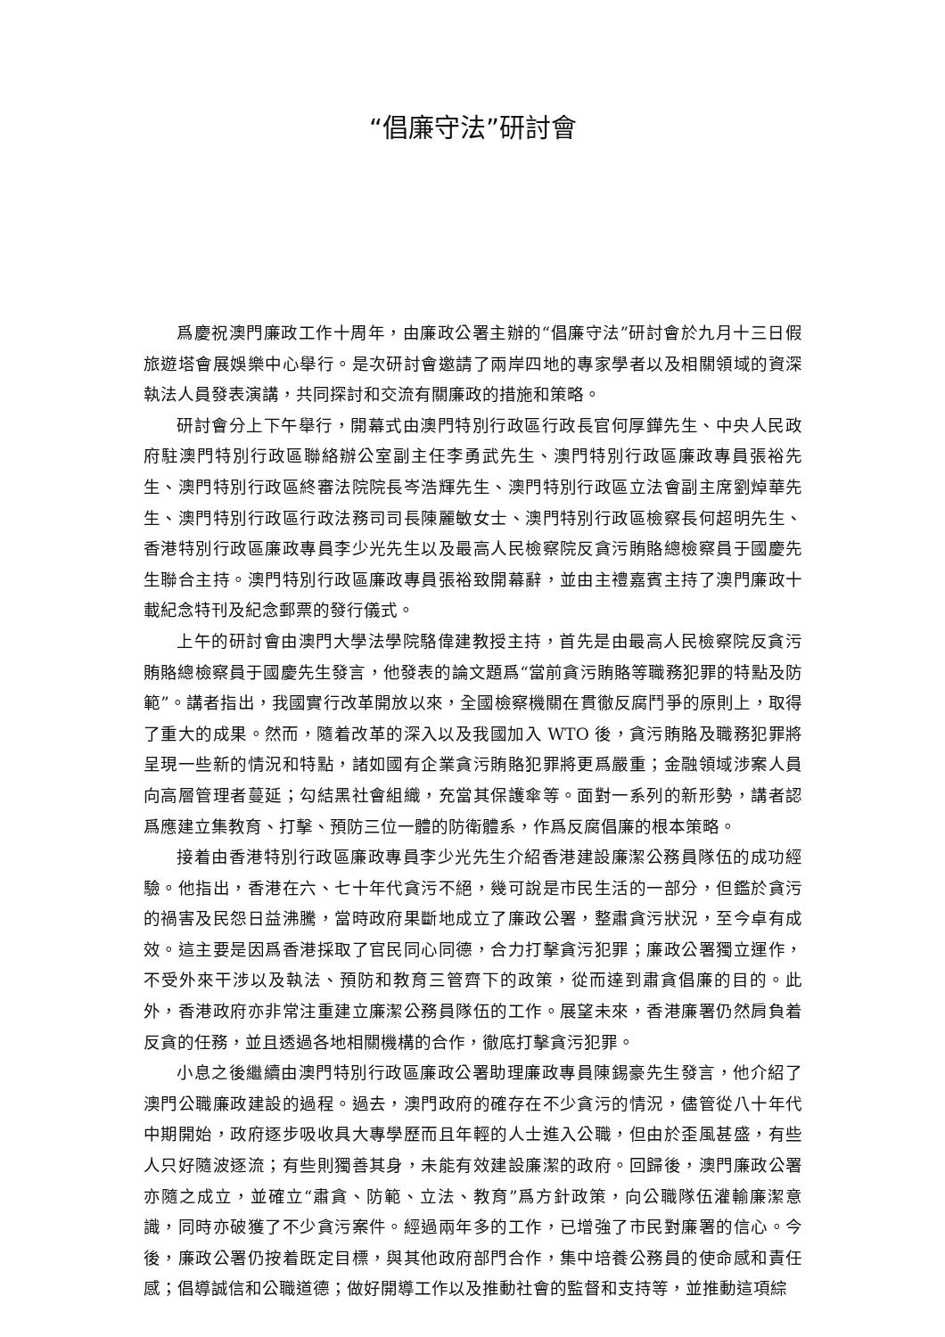“倡廉守法”研討會
爲慶祝澳門廉政工作十周年，由廉政公署主辦的“倡廉守法”研討會於九月十三日假旅遊塔會展娛樂中心舉行。是次研討會邀請了兩岸四地的專家學者以及相關領域的資深執法人員發表演講，共同探討和交流有關廉政的措施和策略。
研討會分上下午舉行，開幕式由澳門特別行政區行政長官何厚鏵先生、中央人民政府駐澳門特別行政區聯絡辦公室副主任李勇武先生、澳門特別行政區廉政專員張裕先生、澳門特別行政區終審法院院長岑浩輝先生、澳門特別行政區立法會副主席劉焯華先生、澳門特別行政區行政法務司司長陳麗敏女士、澳門特別行政區檢察長何超明先生、香港特別行政區廉政專員李少光先生以及最高人民檢察院反貪污賄賂總檢察員于國慶先生聯合主持。澳門特別行政區廉政專員張裕致開幕辭，並由主禮嘉賓主持了澳門廉政十載紀念特刊及紀念郵票的發行儀式。
上午的研討會由澳門大學法學院駱偉建教授主持，首先是由最高人民檢察院反貪污賄賂總檢察員于國慶先生發言，他發表的論文題爲“當前貪污賄賂等職務犯罪的特點及防範”。講者指出，我國實行改革開放以來，全國檢察機關在貫徹反腐鬥爭的原則上，取得了重大的成果。然而，隨着改革的深入以及我國加入 WTO 後，貪污賄賂及職務犯罪將呈現一些新的情況和特點，諸如國有企業貪污賄賂犯罪將更爲嚴重；金融領域涉案人員向高層管理者蔓延；勾結黑社會組織，充當其保護傘等。面對一系列的新形勢，講者認爲應建立集教育、打擊、預防三位一體的防衛體系，作爲反腐倡廉的根本策略。
接着由香港特別行政區廉政專員李少光先生介紹香港建設廉潔公務員隊伍的成功經驗。他指出，香港在六、七十年代貪污不絕，幾可說是市民生活的一部分，但鑑於貪污的禍害及民怨日益沸騰，當時政府果斷地成立了廉政公署，整肅貪污狀況，至今卓有成效。這主要是因爲香港採取了官民同心同德，合力打擊貪污犯罪；廉政公署獨立運作，不受外來干涉以及執法、預防和教育三管齊下的政策，從而達到肅貪倡廉的目的。此外，香港政府亦非常注重建立廉潔公務員隊伍的工作。展望未來，香港廉署仍然肩負着反貪的任務，並且透過各地相關機構的合作，徹底打擊貪污犯罪。
小息之後繼續由澳門特別行政區廉政公署助理廉政專員陳錫豪先生發言，他介紹了澳門公職廉政建設的過程。過去，澳門政府的確存在不少貪污的情況，儘管從八十年代中期開始，政府逐步吸收具大專學歷而且年輕的人士進入公職，但由於歪風甚盛，有些人只好隨波逐流；有些則獨善其身，未能有效建設廉潔的政府。回歸後，澳門廉政公署亦隨之成立，並確立“肅貪、防範、立法、教育”爲方針政策，向公職隊伍灌輸廉潔意識，同時亦破獲了不少貪污案件。經過兩年多的工作，已增強了市民對廉署的信心。今後，廉政公署仍按着既定目標，與其他政府部門合作，集中培養公務員的使命感和責任感；倡導誠信和公職道德；做好開導工作以及推動社會的監督和支持等，並推動這項綜